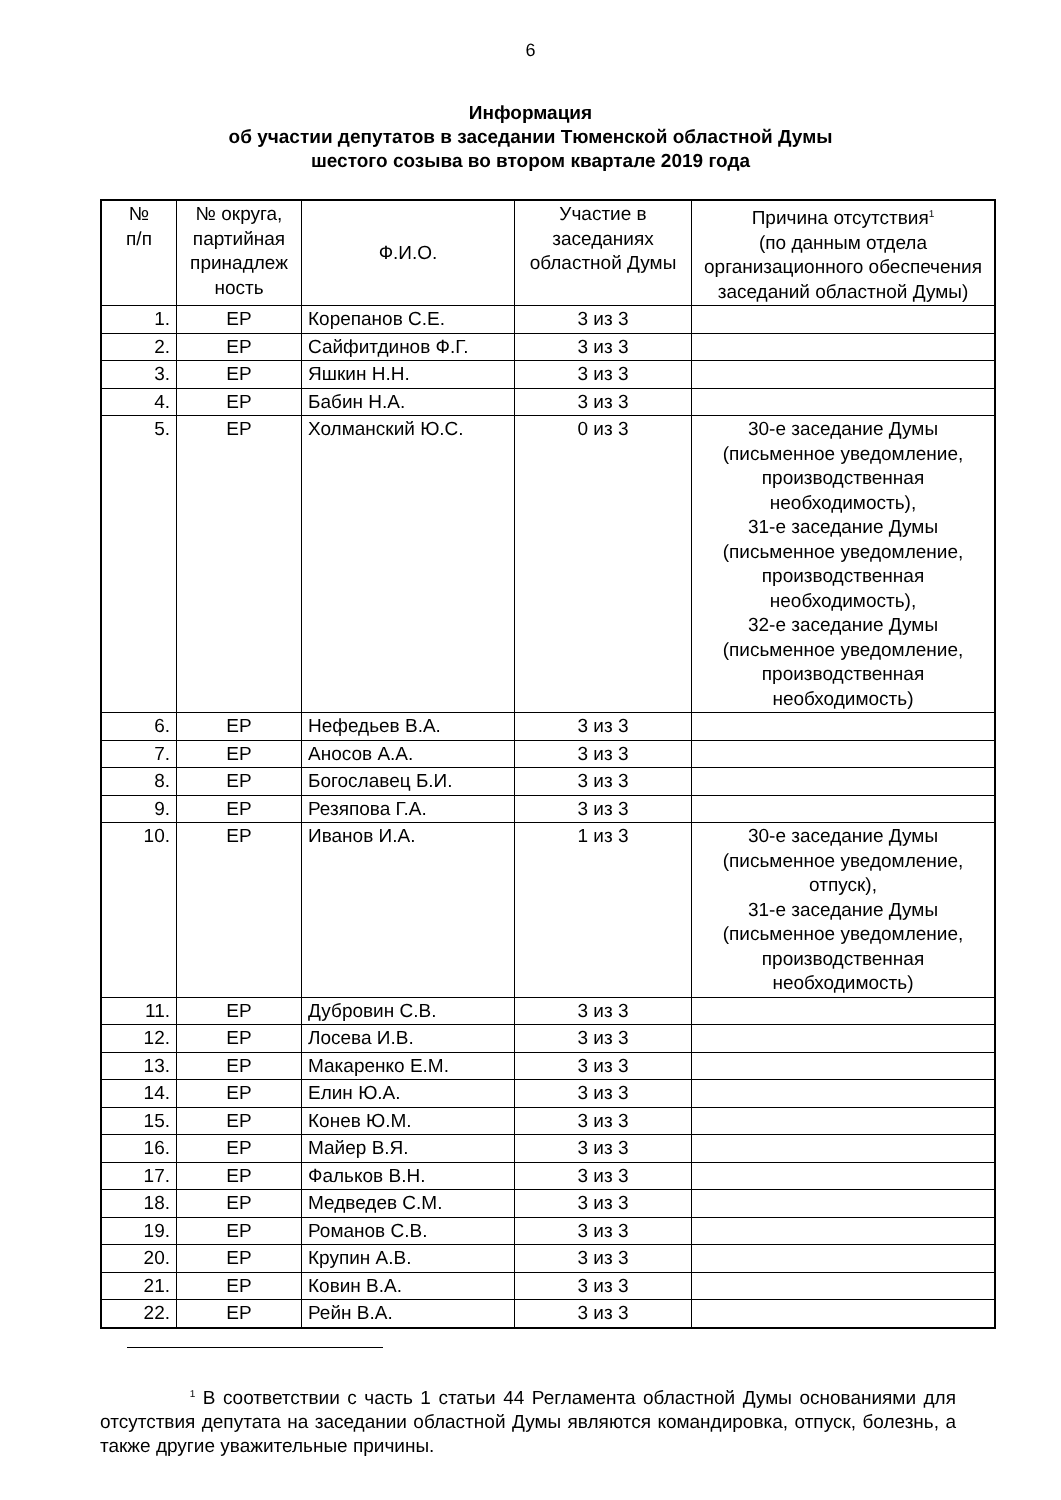6
Информация
об участии депутатов в заседании Тюменской областной Думы
шестого созыва во втором квартале 2019 года
| № п/п | № округа, партийная принадлеж ность | Ф.И.О. | Участие в заседаниях областной Думы | Причина отсутствия<sup>1</sup> (по данным отдела организационного обеспечения заседаний областной Думы) |
| --- | --- | --- | --- | --- |
| 1. | ЕР | Корепанов С.Е. | 3 из 3 | |
| 2. | ЕР | Сайфитдинов Ф.Г. | 3 из 3 | |
| 3. | ЕР | Яшкин Н.Н. | 3 из 3 | |
| 4. | ЕР | Бабин Н.А. | 3 из 3 | |
| 5. | ЕР | Холманский Ю.С. | 0 из 3 | 30-е заседание Думы (письменное уведомление, производственная необходимость), 31-е заседание Думы (письменное уведомление, производственная необходимость), 32-е заседание Думы (письменное уведомление, производственная необходимость) |
| 6. | ЕР | Нефедьев В.А. | 3 из 3 | |
| 7. | ЕР | Аносов А.А. | 3 из 3 | |
| 8. | ЕР | Богославец Б.И. | 3 из 3 | |
| 9. | ЕР | Резяпова Г.А. | 3 из 3 | |
| 10. | ЕР | Иванов И.А. | 1 из 3 | 30-е заседание Думы (письменное уведомление, отпуск), 31-е заседание Думы (письменное уведомление, производственная необходимость) |
| 11. | ЕР | Дубровин С.В. | 3 из 3 | |
| 12. | ЕР | Лосева И.В. | 3 из 3 | |
| 13. | ЕР | Макаренко Е.М. | 3 из 3 | |
| 14. | ЕР | Елин Ю.А. | 3 из 3 | |
| 15. | ЕР | Конев Ю.М. | 3 из 3 | |
| 16. | ЕР | Майер В.Я. | 3 из 3 | |
| 17. | ЕР | Фальков В.Н. | 3 из 3 | |
| 18. | ЕР | Медведев С.М. | 3 из 3 | |
| 19. | ЕР | Романов С.В. | 3 из 3 | |
| 20. | ЕР | Крупин А.В. | 3 из 3 | |
| 21. | ЕР | Ковин В.А. | 3 из 3 | |
| 22. | ЕР | Рейн В.А. | 3 из 3 | |
<sup>1</sup> В соответствии с часть 1 статьи 44 Регламента областной Думы основаниями для отсутствия депутата на заседании областной Думы являются командировка, отпуск, болезнь, а также другие уважительные причины.